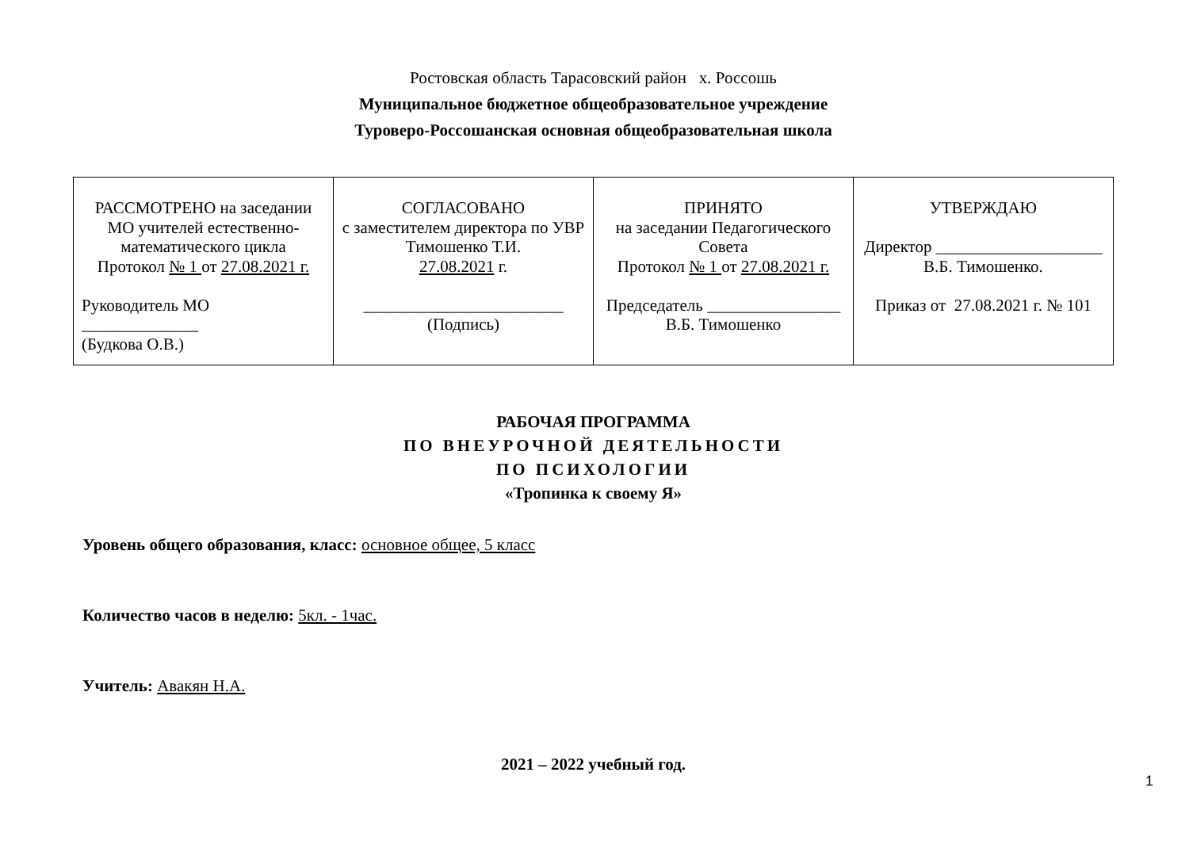Ростовская область Тарасовский район х. Россошь
Муниципальное бюджетное общеобразовательное учреждение
Туроверо-Россошанская основная общеобразовательная школа
| РАССМОТРЕНО на заседании МО учителей естественно-математического цикла Протокол № 1 от 27.08.2021 г. Руководитель МО ______________ (Будкова О.В.) | СОГЛАСОВАНО с заместителем директора по УВР Тимошенко Т.И. 27.08.2021 г. ________________________ (Подпись) | ПРИНЯТО на заседании Педагогического Совета Протокол № 1 от 27.08.2021 г. Председатель ________________ В.Б. Тимошенко | УТВЕРЖДАЮ Директор ____________________ В.Б. Тимошенко. Приказ от 27.08.2021 г. № 101 |
РАБОЧАЯ ПРОГРАММА
ПО ВНЕУРОЧНОЙ ДЕЯТЕЛЬНОСТИ
ПО ПСИХОЛОГИИ
«Тропинка к своему Я»
Уровень общего образования, класс: основное общее, 5 класс
Количество часов в неделю: 5кл. - 1час.
Учитель: Авакян Н.А.
2021 – 2022 учебный год.
1